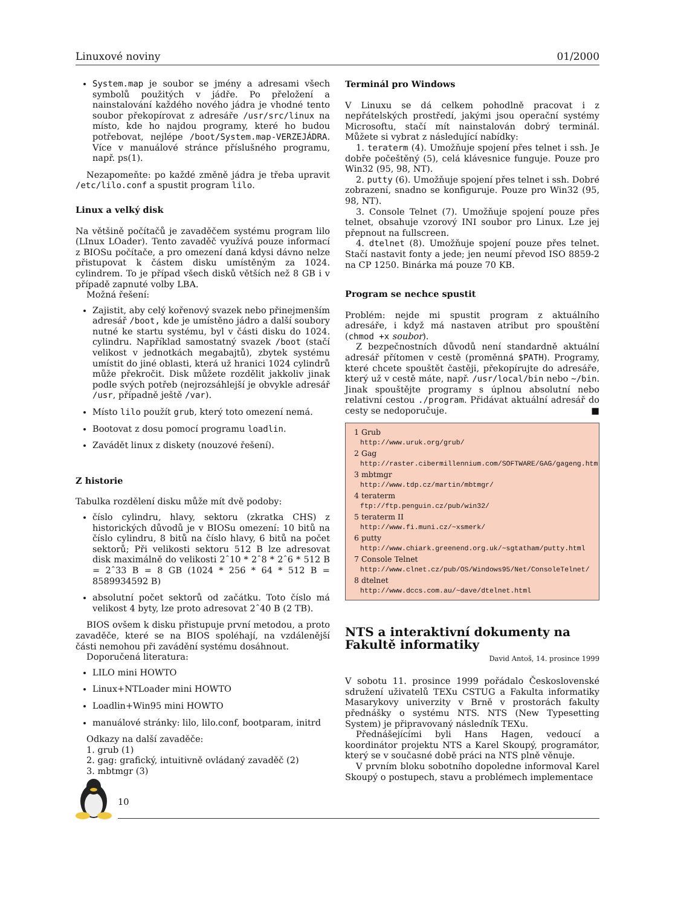Linuxové noviny 01/2000
System.map je soubor se jmény a adresami všech symbolů použitých v jádře. Po přeložení a nainstalování každého nového jádra je vhodné tento soubor překopírovat z adresáře /usr/src/linux na místo, kde ho najdou programy, které ho budou potřebovat, nejlépe /boot/System.map-VERZEJÁDRA. Více v manuálové stránce příslušného programu, např. ps(1).
Nezapomeňte: po každé změně jádra je třeba upravit /etc/lilo.conf a spustit program lilo.
Linux a velký disk
Na většině počítačů je zavaděčem systému program lilo (LInux LOader). Tento zavaděč využívá pouze informací z BIOSu počítače, a pro omezení daná kdysi dávno nelze přistupovat k částem disku umístěným za 1024. cylindrem. To je případ všech disků větších než 8 GB i v případě zapnuté volby LBA.
Možná řešení:
Zajistit, aby celý kořenový svazek nebo přinejmenším adresář /boot, kde je umístěno jádro a další soubory nutné ke startu systému, byl v části disku do 1024. cylindru. Například samostatný svazek /boot (stačí velikost v jednotkách megabajtů), zbytek systému umístit do jiné oblasti, která už hranici 1024 cylindrů může překročit. Disk můžete rozdělit jakkoliv jinak podle svých potřeb (nejrozsáhlejší je obvykle adresář /usr, případně ještě /var).
Místo lilo použít grub, který toto omezení nemá.
Bootovat z dosu pomocí programu loadlin.
Zavádět linux z diskety (nouzové řešení).
Z historie
Tabulka rozdělení disku může mít dvě podoby:
číslo cylindru, hlavy, sektoru (zkratka CHS) z historických důvodů je v BIOSu omezení: 10 bitů na číslo cylindru, 8 bitů na číslo hlavy, 6 bitů na počet sektorů; Při velikosti sektoru 512 B lze adresovat disk maximálně do velikosti 2ˆ10 * 2ˆ8 * 2ˆ6 * 512 B = 2ˆ33 B = 8 GB (1024 * 256 * 64 * 512 B = 8589934592 B)
absolutní počet sektorů od začátku. Toto číslo má velikost 4 byty, lze proto adresovat 2ˆ40 B (2 TB).
BIOS ovšem k disku přistupuje první metodou, a proto zavaděče, které se na BIOS spoléhají, na vzdálenější části nemohou při zavádění systému dosáhnout.
Doporučená literatura:
LILO mini HOWTO
Linux+NTLoader mini HOWTO
Loadlin+Win95 mini HOWTO
manuálové stránky: lilo, lilo.conf, bootparam, initrd
Odkazy na další zavaděče:
1. grub (1)
2. gag: grafický, intuitivně ovládaný zavaděč (2)
3. mbtmgr (3)
Terminál pro Windows
V Linuxu se dá celkem pohodlně pracovat i z nepřátelských prostředí, jakými jsou operační systémy Microsoftu, stačí mít nainstalován dobrý terminál. Můžete si vybrat z následující nabídky:
1. teraterm (4). Umožňuje spojení přes telnet i ssh. Je dobře počeštěný (5), celá klávesnice funguje. Pouze pro Win32 (95, 98, NT).
2. putty (6). Umožňuje spojení přes telnet i ssh. Dobré zobrazení, snadno se konfiguruje. Pouze pro Win32 (95, 98, NT).
3. Console Telnet (7). Umožňuje spojení pouze přes telnet, obsahuje vzorový INI soubor pro Linux. Lze jej přepnout na fullscreen.
4. dtelnet (8). Umožňuje spojení pouze přes telnet. Stačí nastavit fonty a jede; jen neumí převod ISO 8859-2 na CP 1250. Binárka má pouze 70 KB.
Program se nechce spustit
Problém: nejde mi spustit program z aktuálního adresáře, i když má nastaven atribut pro spouštění (chmod +x soubor).
Z bezpečnostních důvodů není standardně aktuální adresář přítomen v cestě (proměnná $PATH). Programy, které chcete spouštět častěji, překopírujte do adresáře, který už v cestě máte, např. /usr/local/bin nebo ~/bin. Jinak spouštějte programy s úplnou absolutní nebo relativní cestou ./program. Přidávat aktuální adresář do cesty se nedoporučuje. ■
1 Grub
http://www.uruk.org/grub/
2 Gag
http://raster.cibermillennium.com/SOFTWARE/GAG/gageng.htm
3 mbtmgr
http://www.tdp.cz/martin/mbtmgr/
4 teraterm
ftp://ftp.penguin.cz/pub/win32/
5 teraterm II
http://www.fi.muni.cz/~xsmerk/
6 putty
http://www.chiark.greenend.org.uk/~sgtatham/putty.html
7 Console Telnet
http://www.clnet.cz/pub/OS/Windows95/Net/ConsoleTelnet/
8 dtelnet
http://www.dccs.com.au/~dave/dtelnet.html
NTS a interaktivní dokumenty na Fakultě informatiky
David Antoš, 14. prosince 1999
V sobotu 11. prosince 1999 pořádalo Československé sdružení uživatelů TEXu CSTUG a Fakulta informatiky Masarykovy univerzity v Brně v prostorách fakulty přednášky o systému NTS. NTS (New Typesetting System) je připravovaný následník TEXu.
Přednášejícími byli Hans Hagen, vedoucí a koordinátor projektu NTS a Karel Skoupý, programátor, který se v současné době práci na NTS plně věnuje.
V prvním bloku sobotního dopoledne informoval Karel Skoupý o postupech, stavu a problémech implementace
10